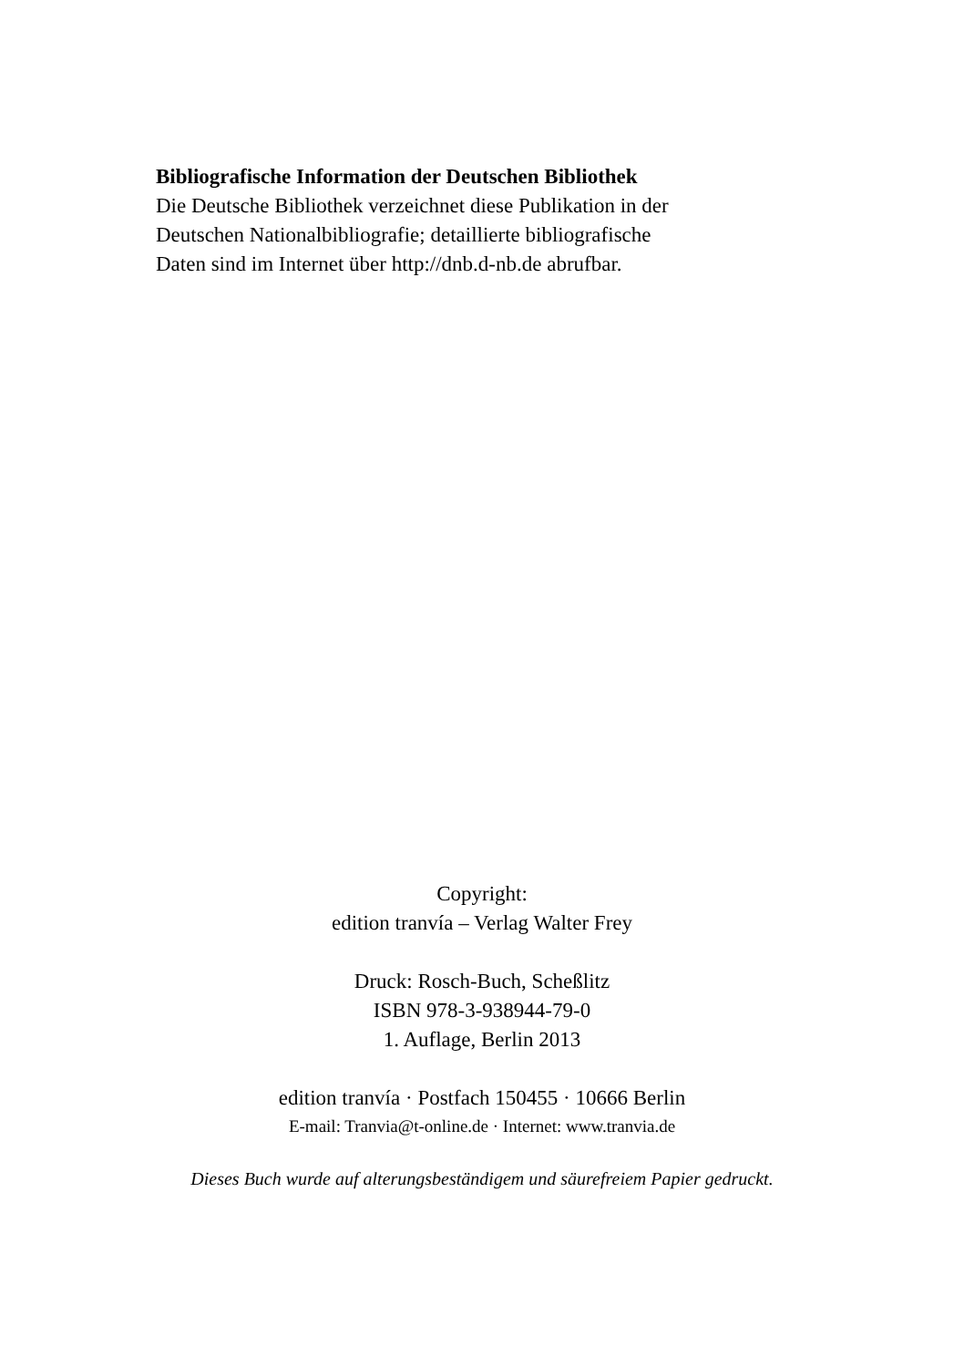Bibliografische Information der Deutschen Bibliothek
Die Deutsche Bibliothek verzeichnet diese Publikation in der
Deutschen Nationalbibliografie; detaillierte bibliografische
Daten sind im Internet über http://dnb.d-nb.de abrufbar.
Copyright:
edition tranvía – Verlag Walter Frey
Druck: Rosch-Buch, Scheßlitz
ISBN 978-3-938944-79-0
1. Auflage, Berlin 2013
edition tranvía · Postfach 150455 · 10666 Berlin
E-mail: Tranvia@t-online.de · Internet: www.tranvia.de
Dieses Buch wurde auf alterungsbeständigem und säurefreiem Papier gedruckt.